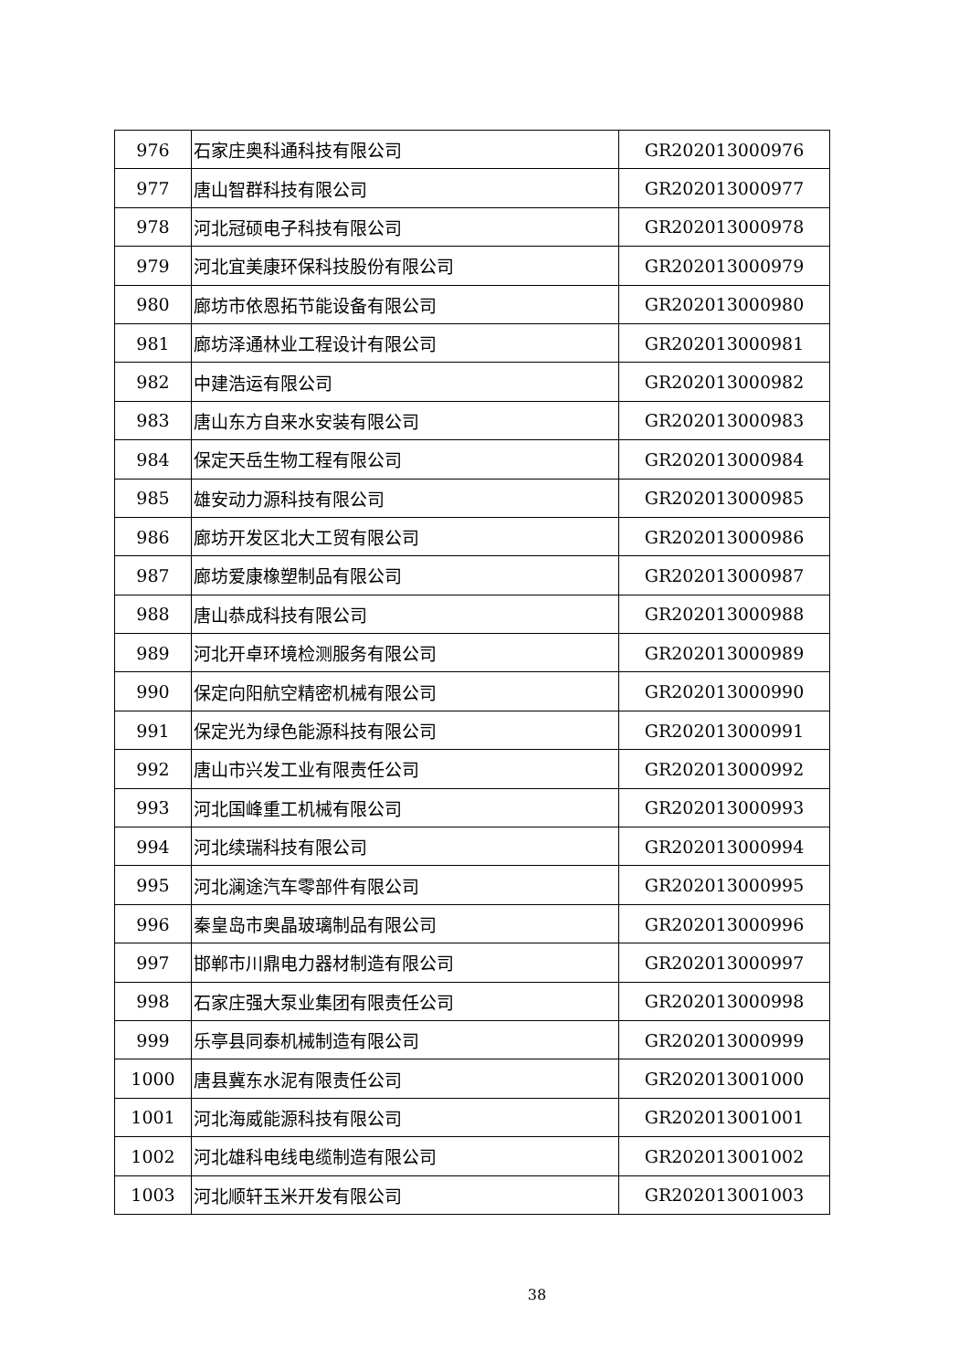| 976 | 石家庄奥科通科技有限公司 | GR202013000976 |
| 977 | 唐山智群科技有限公司 | GR202013000977 |
| 978 | 河北冠硕电子科技有限公司 | GR202013000978 |
| 979 | 河北宜美康环保科技股份有限公司 | GR202013000979 |
| 980 | 廊坊市依恩拓节能设备有限公司 | GR202013000980 |
| 981 | 廊坊泽通林业工程设计有限公司 | GR202013000981 |
| 982 | 中建浩运有限公司 | GR202013000982 |
| 983 | 唐山东方自来水安装有限公司 | GR202013000983 |
| 984 | 保定天岳生物工程有限公司 | GR202013000984 |
| 985 | 雄安动力源科技有限公司 | GR202013000985 |
| 986 | 廊坊开发区北大工贸有限公司 | GR202013000986 |
| 987 | 廊坊爱康橡塑制品有限公司 | GR202013000987 |
| 988 | 唐山恭成科技有限公司 | GR202013000988 |
| 989 | 河北开卓环境检测服务有限公司 | GR202013000989 |
| 990 | 保定向阳航空精密机械有限公司 | GR202013000990 |
| 991 | 保定光为绿色能源科技有限公司 | GR202013000991 |
| 992 | 唐山市兴发工业有限责任公司 | GR202013000992 |
| 993 | 河北国峰重工机械有限公司 | GR202013000993 |
| 994 | 河北续瑞科技有限公司 | GR202013000994 |
| 995 | 河北澜途汽车零部件有限公司 | GR202013000995 |
| 996 | 秦皇岛市奥晶玻璃制品有限公司 | GR202013000996 |
| 997 | 邯郸市川鼎电力器材制造有限公司 | GR202013000997 |
| 998 | 石家庄强大泵业集团有限责任公司 | GR202013000998 |
| 999 | 乐亭县同泰机械制造有限公司 | GR202013000999 |
| 1000 | 唐县冀东水泥有限责任公司 | GR202013001000 |
| 1001 | 河北海威能源科技有限公司 | GR202013001001 |
| 1002 | 河北雄科电线电缆制造有限公司 | GR202013001002 |
| 1003 | 河北顺轩玉米开发有限公司 | GR202013001003 |
38